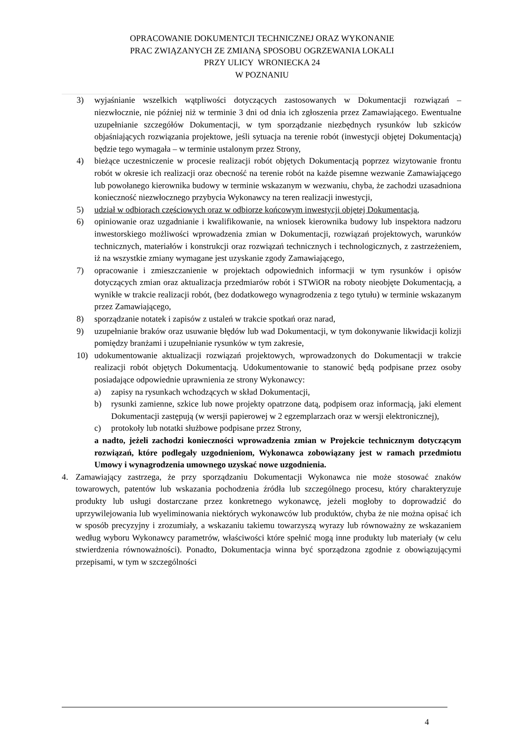OPRACOWANIE DOKUMENTCJI TECHNICZNEJ ORAZ WYKONANIE
PRAC ZWIĄZANYCH ZE ZMIANĄ SPOSOBU OGRZEWANIA LOKALI
PRZY ULICY WRONIECKA 24
W POZNANIU
3) wyjaśnianie wszelkich wątpliwości dotyczących zastosowanych w Dokumentacji rozwiązań – niezwłocznie, nie później niż w terminie 3 dni od dnia ich zgłoszenia przez Zamawiającego. Ewentualne uzupełnianie szczegółów Dokumentacji, w tym sporządzanie niezbędnych rysunków lub szkiców objaśniających rozwiązania projektowe, jeśli sytuacja na terenie robót (inwestycji objętej Dokumentacją) będzie tego wymagała – w terminie ustalonym przez Strony,
4) bieżące uczestniczenie w procesie realizacji robót objętych Dokumentacją poprzez wizytowanie frontu robót w okresie ich realizacji oraz obecność na terenie robót na każde pisemne wezwanie Zamawiającego lub powołanego kierownika budowy w terminie wskazanym w wezwaniu, chyba, że zachodzi uzasadniona konieczność niezwłocznego przybycia Wykonawcy na teren realizacji inwestycji,
5) udział w odbiorach częściowych oraz w odbiorze końcowym inwestycji objętej Dokumentacją,
6) opiniowanie oraz uzgadnianie i kwalifikowanie, na wniosek kierownika budowy lub inspektora nadzoru inwestorskiego możliwości wprowadzenia zmian w Dokumentacji, rozwiązań projektowych, warunków technicznych, materiałów i konstrukcji oraz rozwiązań technicznych i technologicznych, z zastrzeżeniem, iż na wszystkie zmiany wymagane jest uzyskanie zgody Zamawiającego,
7) opracowanie i zmieszczanienie w projektach odpowiednich informacji w tym rysunków i opisów dotyczących zmian oraz aktualizacja przedmiarów robót i STWiOR na roboty nieobjęte Dokumentacją, a wynikłe w trakcie realizacji robót, (bez dodatkowego wynagrodzenia z tego tytułu) w terminie wskazanym przez Zamawiającego,
8) sporządzanie notatek i zapisów z ustaleń w trakcie spotkań oraz narad,
9) uzupełnianie braków oraz usuwanie błędów lub wad Dokumentacji, w tym dokonywanie likwidacji kolizji pomiędzy branżami i uzupełnianie rysunków w tym zakresie,
10) udokumentowanie aktualizacji rozwiązań projektowych, wprowadzonych do Dokumentacji w trakcie realizacji robót objętych Dokumentacją. Udokumentowanie to stanowić będą podpisane przez osoby posiadające odpowiednie uprawnienia ze strony Wykonawcy:
a) zapisy na rysunkach wchodzących w skład Dokumentacji,
b) rysunki zamienne, szkice lub nowe projekty opatrzone datą, podpisem oraz informacją, jaki element Dokumentacji zastępują (w wersji papierowej w 2 egzemplarzach oraz w wersji elektronicznej),
c) protokoły lub notatki służbowe podpisane przez Strony,
a nadto, jeżeli zachodzi konieczności wprowadzenia zmian w Projekcie technicznym dotyczącym rozwiązań, które podlegały uzgodnieniom, Wykonawca zobowiązany jest w ramach przedmiotu Umowy i wynagrodzenia umownego uzyskać nowe uzgodnienia.
4. Zamawiający zastrzega, że przy sporządzaniu Dokumentacji Wykonawca nie może stosować znaków towarowych, patentów lub wskazania pochodzenia źródła lub szczególnego procesu, który charakteryzuje produkty lub usługi dostarczane przez konkretnego wykonawcę, jeżeli mogłoby to doprowadzić do uprzywilejowania lub wyeliminowania niektórych wykonawców lub produktów, chyba że nie można opisać ich w sposób precyzyjny i zrozumiały, a wskazaniu takiemu towarzyszą wyrazy lub równoważny ze wskazaniem według wyboru Wykonawcy parametrów, właściwości które spełnić mogą inne produkty lub materiały (w celu stwierdzenia równoważności). Ponadto, Dokumentacja winna być sporządzona zgodnie z obowiązującymi przepisami, w tym w szczególności
4